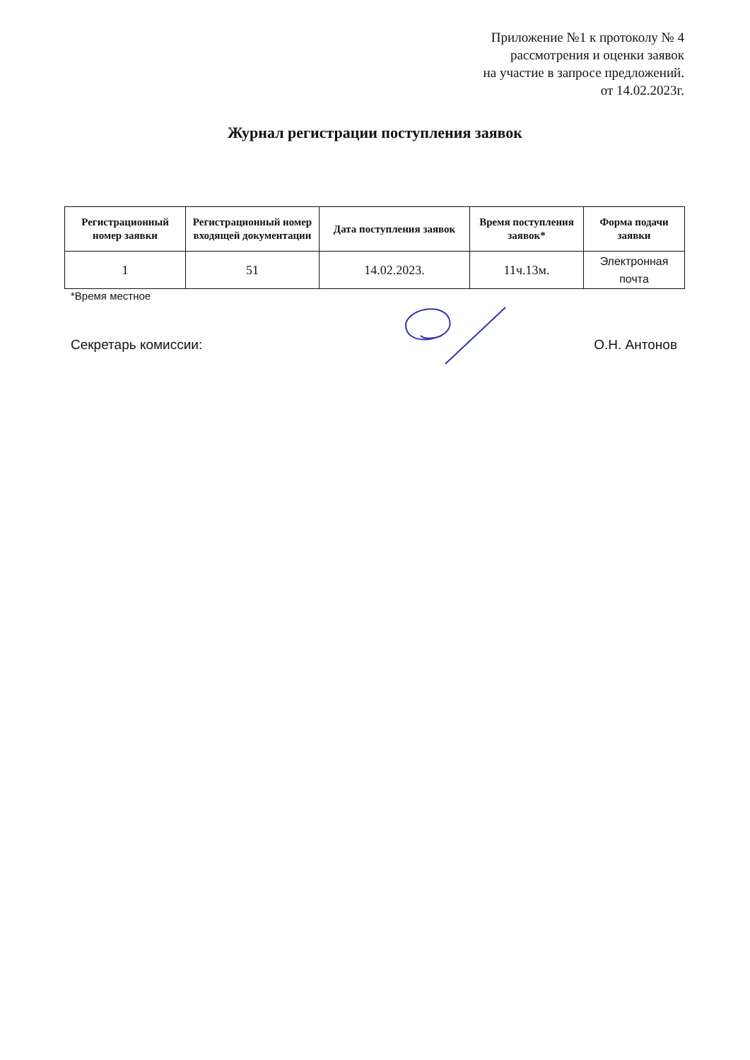Приложение №1 к протоколу № 4
рассмотрения и оценки заявок
на участие в запросе предложений.
от 14.02.2023г.
Журнал регистрации поступления заявок
| Регистрационный номер заявки | Регистрационный номер входящей документации | Дата поступления заявок | Время поступления заявок* | Форма подачи заявки |
| --- | --- | --- | --- | --- |
| 1 | 51 | 14.02.2023. | 11ч.13м. | Электронная почта |
*Время местное
Секретарь комиссии: О.Н. Антонов